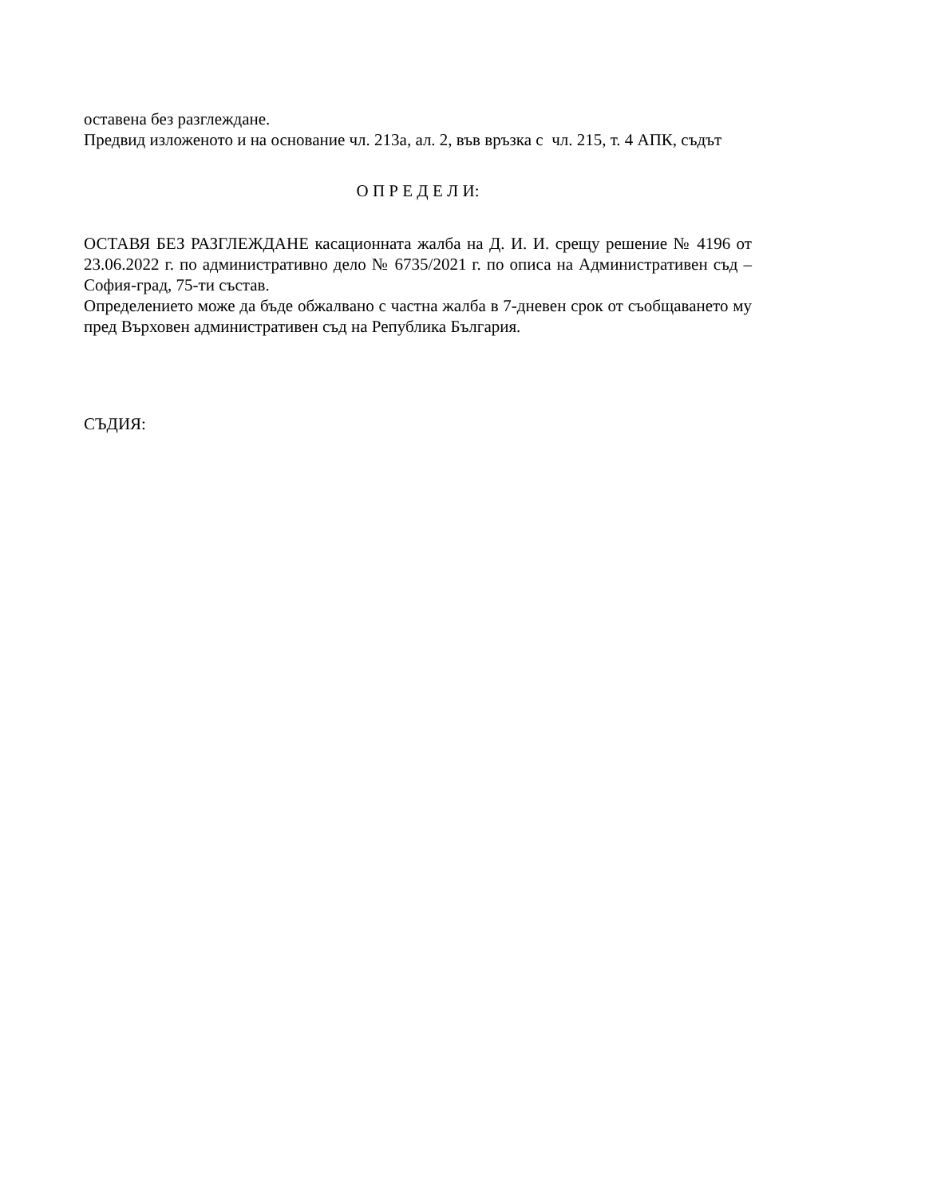оставена без разглеждане.
Предвид изложеното и на основание чл. 213а, ал. 2, във връзка с чл. 215, т. 4 АПК, съдът
О П Р Е Д Е Л И:
ОСТАВЯ БЕЗ РАЗГЛЕЖДАНЕ касационната жалба на Д. И. И. срещу решение № 4196 от 23.06.2022 г. по административно дело № 6735/2021 г. по описа на Административен съд – София-град, 75-ти състав.
Определението може да бъде обжалвано с частна жалба в 7-дневен срок от съобщаването му пред Върховен административен съд на Република България.
СЪДИЯ: